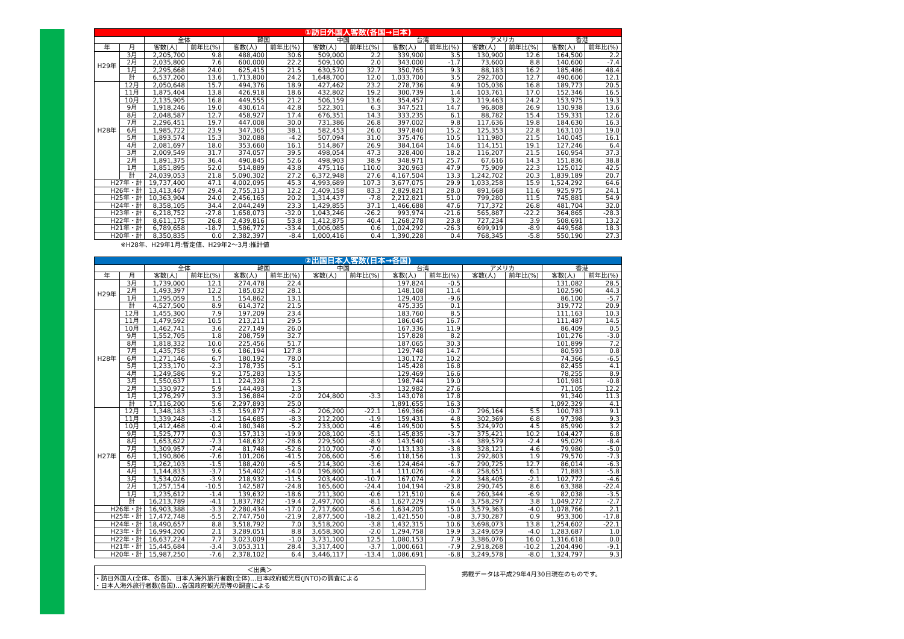| ①訪日外国人客数(各国→日本) | | | | | | | | | | | | | |
| --- | --- | --- | --- | --- | --- | --- | --- | --- | --- | --- | --- | --- | --- |
| | | 全体 | | 韓国 | | 中国 | | 台湾 | | アメリカ | | 香港 | |
| 年 | 月 | 客数(人) | 前年比(%) | 客数(人) | 前年比(%) | 客数(人) | 前年比(%) | 客数(人) | 前年比(%) | 客数(人) | 前年比(%) | 客数(人) | 前年比(%) |
| H29年 | 3月 | 2,205,700 | 9.8 | 488,400 | 30.6 | 509,000 | 2.2 | 339,900 | 3.5 | 130,900 | 12.6 | 164,500 | 2.2 |
| | 2月 | 2,035,800 | 7.6 | 600,000 | 22.2 | 509,100 | 2.0 | 343,000 | -1.7 | 73,600 | 8.8 | 140,600 | -7.4 |
| | 1月 | 2,295,668 | 24.0 | 625,415 | 21.5 | 630,570 | 32.7 | 350,765 | 9.3 | 88,183 | 16.2 | 185,486 | 48.4 |
| | 計 | 6,537,200 | 13.6 | 1,713,800 | 24.2 | 1,648,700 | 12.0 | 1,033,700 | 3.5 | 292,700 | 12.7 | 490,600 | 12.1 |
| H28年 | 12月 | 2,050,648 | 15.7 | 494,376 | 18.9 | 427,462 | 23.2 | 278,736 | 4.9 | 105,036 | 16.8 | 189,773 | 20.5 |
| | 11月 | 1,875,404 | 13.8 | 426,918 | 18.6 | 432,802 | 19.2 | 300,739 | 1.4 | 103,761 | 17.0 | 152,346 | 16.5 |
| | 10月 | 2,135,905 | 16.8 | 449,555 | 21.2 | 506,159 | 13.6 | 354,457 | 3.2 | 119,463 | 24.2 | 153,975 | 19.3 |
| | 9月 | 1,918,246 | 19.0 | 430,614 | 42.8 | 522,301 | 6.3 | 347,521 | 14.7 | 96,808 | 26.9 | 130,938 | 13.6 |
| | 8月 | 2,048,587 | 12.7 | 458,927 | 17.4 | 676,351 | 14.3 | 333,235 | 6.1 | 88,782 | 15.4 | 159,331 | 12.6 |
| | 7月 | 2,296,451 | 19.7 | 447,008 | 30.0 | 731,386 | 26.8 | 397,002 | 9.8 | 117,636 | 19.8 | 184,630 | 16.3 |
| | 6月 | 1,985,722 | 23.9 | 347,365 | 38.1 | 582,453 | 26.0 | 397,840 | 15.2 | 125,353 | 22.8 | 163,103 | 19.0 |
| | 5月 | 1,893,574 | 15.3 | 302,088 | -4.2 | 507,094 | 31.0 | 375,476 | 10.5 | 111,980 | 21.5 | 140,045 | 16.1 |
| | 4月 | 2,081,697 | 18.0 | 353,660 | 16.1 | 514,867 | 26.9 | 384,164 | 14.6 | 114,151 | 19.1 | 127,246 | 6.4 |
| | 3月 | 2,009,549 | 31.7 | 374,057 | 39.5 | 498,054 | 47.3 | 328,400 | 18.2 | 116,207 | 21.5 | 160,954 | 37.3 |
| | 2月 | 1,891,375 | 36.4 | 490,845 | 52.6 | 498,903 | 38.9 | 348,971 | 25.7 | 67,616 | 14.3 | 151,836 | 38.8 |
| | 1月 | 1,851,895 | 52.0 | 514,889 | 43.8 | 475,116 | 110.0 | 320,963 | 47.9 | 75,909 | 22.3 | 125,012 | 42.5 |
| | 計 | 24,039,053 | 21.8 | 5,090,302 | 27.2 | 6,372,948 | 27.6 | 4,167,504 | 13.3 | 1,242,702 | 20.3 | 1,839,189 | 20.7 |
| H27年・計 | | 19,737,400 | 47.1 | 4,002,095 | 45.3 | 4,993,689 | 107.3 | 3,677,075 | 29.9 | 1,033,258 | 15.9 | 1,524,292 | 64.6 |
| H26年・計 | | 13,413,467 | 29.4 | 2,755,313 | 12.2 | 2,409,158 | 83.3 | 2,829,821 | 28.0 | 891,668 | 11.6 | 925,975 | 24.1 |
| H25年・計 | | 10,363,904 | 24.0 | 2,456,165 | 20.2 | 1,314,437 | -7.8 | 2,212,821 | 51.0 | 799,280 | 11.5 | 745,881 | 54.9 |
| H24年・計 | | 8,358,105 | 34.4 | 2,044,249 | 23.3 | 1,429,855 | 37.1 | 1,466,688 | 47.6 | 717,372 | 26.8 | 481,704 | 32.0 |
| H23年・計 | | 6,218,752 | -27.8 | 1,658,073 | -32.0 | 1,043,246 | -26.2 | 993,974 | -21.6 | 565,887 | -22.2 | 364,865 | -28.3 |
| H22年・計 | | 8,611,175 | 26.8 | 2,439,816 | 53.8 | 1,412,875 | 40.4 | 1,268,278 | 23.8 | 727,234 | 3.9 | 508,691 | 13.2 |
| H21年・計 | | 6,789,658 | -18.7 | 1,586,772 | -33.4 | 1,006,085 | 0.6 | 1,024,292 | -26.3 | 699,919 | -8.9 | 449,568 | 18.3 |
| H20年・計 | | 8,350,835 | 0.0 | 2,382,397 | -8.4 | 1,000,416 | 0.4 | 1,390,228 | 0.4 | 768,345 | -5.8 | 550,190 | 27.3 |
※H28年、H29年1月:暫定値、H29年2～3月:推計値
| ②出国日本人客数(日本→各国) | | | | | | | | | | | | | |
| --- | --- | --- | --- | --- | --- | --- | --- | --- | --- | --- | --- | --- | --- |
| | | 全体 | | 韓国 | | 中国 | | 台湾 | | アメリカ | | 香港 | |
| 年 | 月 | 客数(人) | 前年比(%) | 客数(人) | 前年比(%) | 客数(人) | 前年比(%) | 客数(人) | 前年比(%) | 客数(人) | 前年比(%) | 客数(人) | 前年比(%) |
| H29年 | 3月 | 1,739,000 | 12.1 | 274,478 | 22.4 | | | 197,824 | -0.5 | | | 131,082 | 28.5 |
| | 2月 | 1,493,397 | 12.2 | 185,032 | 28.1 | | | 148,108 | 11.4 | | | 102,590 | 44.3 |
| | 1月 | 1,295,059 | 1.5 | 154,862 | 13.1 | | | 129,403 | -9.6 | | | 86,100 | -5.7 |
| | 計 | 4,527,500 | 8.9 | 614,372 | 21.5 | | | 475,335 | 0.1 | | | 319,772 | 20.9 |
| H28年 | 12月 | 1,455,300 | 7.9 | 197,209 | 23.4 | | | 183,760 | 8.5 | | | 111,163 | 10.3 |
| | 11月 | 1,479,592 | 10.5 | 213,211 | 29.5 | | | 186,045 | 16.7 | | | 111,487 | 14.5 |
| | 10月 | 1,462,741 | 3.6 | 227,149 | 26.0 | | | 167,336 | 11.9 | | | 86,409 | 0.5 |
| | 9月 | 1,552,705 | 1.8 | 208,759 | 32.7 | | | 157,828 | 8.2 | | | 101,276 | -3.0 |
| | 8月 | 1,818,332 | 10.0 | 225,456 | 51.7 | | | 187,065 | 30.3 | | | 101,899 | 7.2 |
| | 7月 | 1,435,758 | 9.6 | 186,194 | 127.8 | | | 129,748 | 14.7 | | | 80,593 | 0.8 |
| | 6月 | 1,271,146 | 6.7 | 180,192 | 78.0 | | | 130,172 | 10.2 | | | 74,366 | -6.5 |
| | 5月 | 1,233,170 | -2.3 | 178,735 | -5.1 | | | 145,428 | 16.8 | | | 82,455 | 4.1 |
| | 4月 | 1,249,586 | 9.2 | 175,283 | 13.5 | | | 129,469 | 16.6 | | | 78,255 | 8.9 |
| | 3月 | 1,550,637 | 1.1 | 224,328 | 2.5 | | | 198,744 | 19.0 | | | 101,981 | -0.8 |
| | 2月 | 1,330,972 | 5.9 | 144,493 | 1.3 | | | 132,982 | 27.6 | | | 71,105 | 12.2 |
| | 1月 | 1,276,297 | 3.3 | 136,884 | -2.0 | 204,800 | -3.3 | 143,078 | 17.8 | | | 91,340 | 11.3 |
| | 計 | 17,116,200 | 5.6 | 2,297,893 | 25.0 | | | 1,891,655 | 16.3 | | | 1,092,329 | 4.1 |
| H27年 | 12月 | 1,348,183 | -3.5 | 159,877 | -6.2 | 206,200 | -22.1 | 169,366 | -0.7 | 296,164 | 5.5 | 100,783 | 9.1 |
| | 11月 | 1,339,248 | -1.2 | 164,685 | -8.3 | 212,200 | -1.9 | 159,431 | 4.8 | 302,369 | 6.8 | 97,398 | 9.3 |
| | 10月 | 1,412,468 | -0.4 | 180,348 | -5.2 | 233,000 | -4.6 | 149,500 | 5.5 | 324,970 | 4.5 | 85,990 | 3.2 |
| | 9月 | 1,525,777 | 0.3 | 157,313 | -19.9 | 208,100 | -5.1 | 145,835 | -3.7 | 375,421 | 10.2 | 104,427 | 6.8 |
| | 8月 | 1,653,622 | -7.3 | 148,632 | -28.6 | 229,500 | -8.9 | 143,540 | -3.4 | 389,579 | -2.4 | 95,029 | -8.4 |
| | 7月 | 1,309,957 | -7.4 | 81,748 | -52.6 | 210,700 | -7.0 | 113,133 | -3.8 | 328,121 | 4.6 | 79,980 | -5.0 |
| | 6月 | 1,190,806 | -7.6 | 101,206 | -41.5 | 206,600 | -5.6 | 118,156 | 1.3 | 292,803 | 1.9 | 79,570 | -7.3 |
| | 5月 | 1,262,103 | -1.5 | 188,420 | -6.5 | 214,300 | -3.6 | 124,464 | -6.7 | 290,725 | 12.7 | 86,014 | -6.3 |
| | 4月 | 1,144,833 | -3.7 | 154,402 | -14.0 | 196,800 | 1.4 | 111,026 | -4.8 | 258,651 | 6.1 | 71,883 | -5.8 |
| | 3月 | 1,534,026 | -3.9 | 218,932 | -11.5 | 203,400 | -10.7 | 167,074 | 2.2 | 348,405 | -2.1 | 102,772 | -4.6 |
| | 2月 | 1,257,154 | -10.5 | 142,587 | -24.8 | 165,600 | -24.4 | 104,194 | -23.8 | 290,745 | 8.6 | 63,388 | -22.4 |
| | 1月 | 1,235,612 | -1.4 | 139,632 | -18.6 | 211,300 | -0.6 | 121,510 | 6.4 | 260,344 | -6.9 | 82,038 | -3.5 |
| | 計 | 16,213,789 | -4.1 | 1,837,782 | -19.4 | 2,497,700 | -8.1 | 1,627,229 | -0.4 | 3,758,297 | 3.8 | 1,049,272 | -2.7 |
| H26年・計 | | 16,903,388 | -3.3 | 2,280,434 | -17.0 | 2,717,600 | -5.6 | 1,634,205 | 15.0 | 3,579,363 | -4.0 | 1,078,766 | 2.1 |
| H25年・計 | | 17,472,748 | -5.5 | 2,747,750 | -21.9 | 2,877,500 | -18.2 | 1,421,550 | -0.8 | 3,730,287 | 0.9 | 953,300 | -17.8 |
| H24年・計 | | 18,490,657 | 8.8 | 3,518,792 | 7.0 | 3,518,200 | -3.8 | 1,432,315 | 10.6 | 3,698,073 | 13.8 | 1,254,602 | -22.1 |
| H23年・計 | | 16,994,200 | 2.1 | 3,289,051 | 8.8 | 3,658,300 | -2.0 | 1,294,758 | 19.9 | 3,249,659 | -4.0 | 1,283,687 | 1.0 |
| H22年・計 | | 16,637,224 | 7.7 | 3,023,009 | -1.0 | 3,731,100 | 12.5 | 1,080,153 | 7.9 | 3,386,076 | 16.0 | 1,316,618 | 0.0 |
| H21年・計 | | 15,445,684 | -3.4 | 3,053,311 | 28.4 | 3,317,400 | -3.7 | 1,000,661 | -7.9 | 2,918,268 | -10.2 | 1,204,490 | -9.1 |
| H20年・計 | | 15,987,250 | -7.6 | 2,378,102 | 6.4 | 3,446,117 | -13.4 | 1,086,691 | -6.8 | 3,249,578 | -8.0 | 1,324,797 | 9.3 |
＜出典＞
・訪日外国人(全体、各国)、日本人海外旅行者数(全体)…日本政府観光局(JNTO)の調査による
・日本人海外旅行者数(各国)…各国政府観光局等の調査による
掲載データは平成29年4月30日現在のものです。